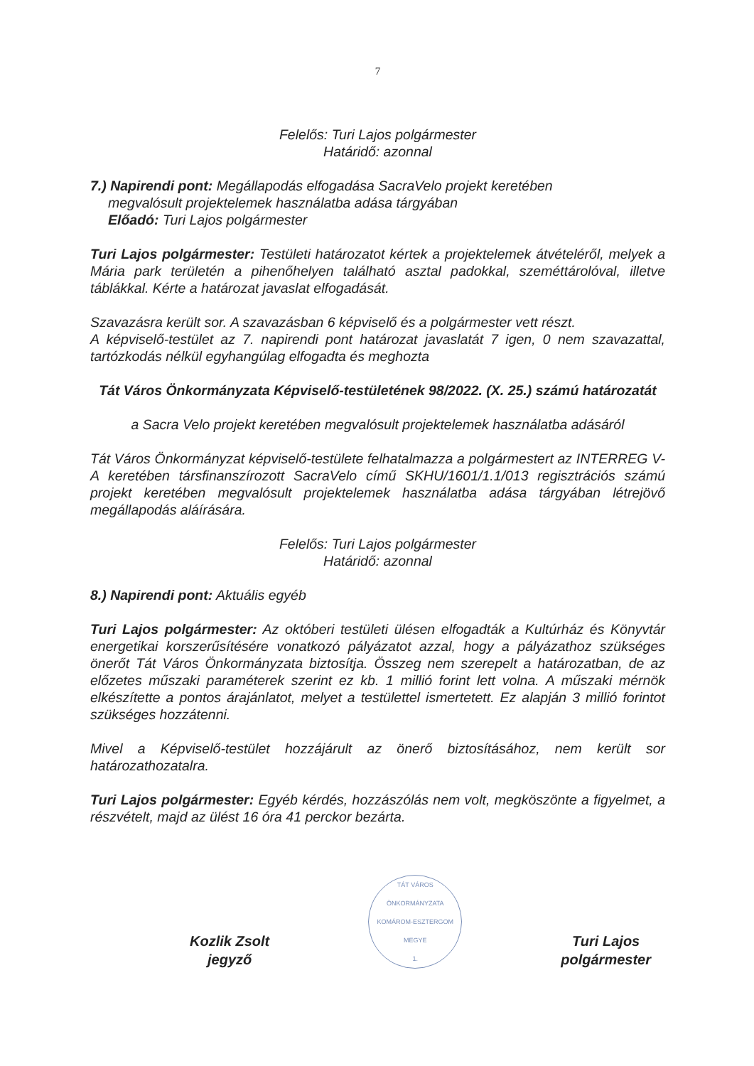7
Felelős: Turi Lajos polgármester
Határidő: azonnal
7.) Napirendi pont: Megállapodás elfogadása SacraVelo projekt keretében
megvalósult projektelemek használatba adása tárgyában
Előadó: Turi Lajos polgármester
Turi Lajos polgármester: Testületi határozatot kértek a projektelemek átvételéről, melyek a Mária park területén a pihenőhelyen található asztal padokkal, szeméttárolóval, illetve táblákkal. Kérte a határozat javaslat elfogadását.
Szavazásra került sor. A szavazásban 6 képviselő és a polgármester vett részt.
A képviselő-testület az 7. napirendi pont határozat javaslatát 7 igen, 0 nem szavazattal, tartózkodás nélkül egyhangúlag elfogadta és meghozta
Tát Város Önkormányzata Képviselő-testületének 98/2022. (X. 25.) számú határozatát
a Sacra Velo projekt keretében megvalósult projektelemek használatba adásáról
Tát Város Önkormányzat képviselő-testülete felhatalmazza a polgármestert az INTERREG V-A keretében társfinanszírozott SacraVelo című SKHU/1601/1.1/013 regisztrációs számú projekt keretében megvalósult projektelemek használatba adása tárgyában létrejövő megállapodás aláírására.
Felelős: Turi Lajos polgármester
Határidő: azonnal
8.) Napirendi pont: Aktuális egyéb
Turi Lajos polgármester: Az októberi testületi ülésen elfogadták a Kultúrház és Könyvtár energetikai korszerűsítésére vonatkozó pályázatot azzal, hogy a pályázathoz szükséges önerőt Tát Város Önkormányzata biztosítja. Összeg nem szerepelt a határozatban, de az előzetes műszaki paraméterek szerint ez kb. 1 millió forint lett volna. A műszaki mérnök elkészítette a pontos árajánlatot, melyet a testülettel ismertetett. Ez alapján 3 millió forintot szükséges hozzátenni.
Mivel a Képviselő-testület hozzájárult az önerő biztosításához, nem került sor határozathozatalra.
Turi Lajos polgármester: Egyéb kérdés, hozzászólás nem volt, megköszönte a figyelmet, a részvételt, majd az ülést 16 óra 41 perckor bezárta.
Kozlik Zsolt
jegyző
TÁT VÁROS ÖNKORMÁNYZATA
KOMÁROM-ESZTERGOM MEGYE
1.
Turi Lajos
polgármester